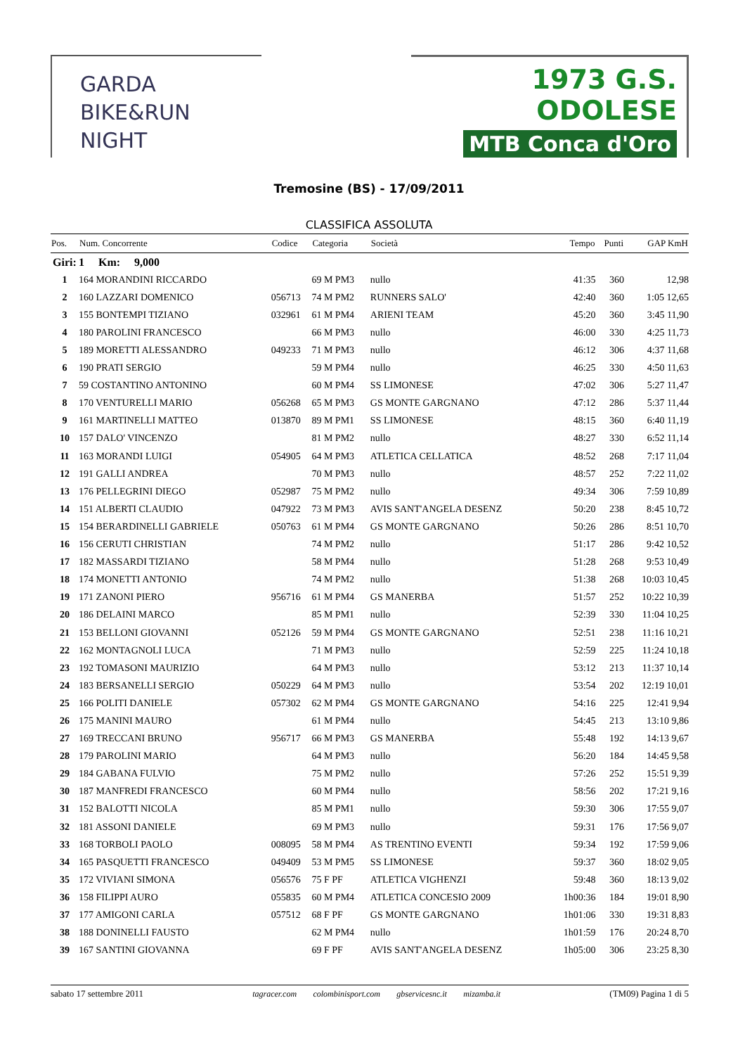GARDA
BIKE&RUN
NIGHT
1973 G.S. ODOLESE
MTB Conca d'Oro
Tremosine (BS) - 17/09/2011
CLASSIFICA ASSOLUTA
| Pos. | Num. Concorrente | Codice | Categoria | Società | Tempo | Punti | GAP KmH |
| --- | --- | --- | --- | --- | --- | --- | --- |
| Giri: | 1 Km: 9,000 | | | | | | |
| 1 | 164 MORANDINI RICCARDO | | 69 M PM3 | nullo | 41:35 | 360 | 12,98 |
| 2 | 160 LAZZARI DOMENICO | 056713 | 74 M PM2 | RUNNERS SALO' | 42:40 | 360 | 1:05 12,65 |
| 3 | 155 BONTEMPI TIZIANO | 032961 | 61 M PM4 | ARIENI TEAM | 45:20 | 360 | 3:45 11,90 |
| 4 | 180 PAROLINI FRANCESCO | | 66 M PM3 | nullo | 46:00 | 330 | 4:25 11,73 |
| 5 | 189 MORETTI ALESSANDRO | 049233 | 71 M PM3 | nullo | 46:12 | 306 | 4:37 11,68 |
| 6 | 190 PRATI SERGIO | | 59 M PM4 | nullo | 46:25 | 330 | 4:50 11,63 |
| 7 | 59 COSTANTINO ANTONINO | | 60 M PM4 | SS LIMONESE | 47:02 | 306 | 5:27 11,47 |
| 8 | 170 VENTURELLI MARIO | 056268 | 65 M PM3 | GS MONTE GARGNANO | 47:12 | 286 | 5:37 11,44 |
| 9 | 161 MARTINELLI MATTEO | 013870 | 89 M PM1 | SS LIMONESE | 48:15 | 360 | 6:40 11,19 |
| 10 | 157 DALO' VINCENZO | | 81 M PM2 | nullo | 48:27 | 330 | 6:52 11,14 |
| 11 | 163 MORANDI LUIGI | 054905 | 64 M PM3 | ATLETICA CELLATICA | 48:52 | 268 | 7:17 11,04 |
| 12 | 191 GALLI ANDREA | | 70 M PM3 | nullo | 48:57 | 252 | 7:22 11,02 |
| 13 | 176 PELLEGRINI DIEGO | 052987 | 75 M PM2 | nullo | 49:34 | 306 | 7:59 10,89 |
| 14 | 151 ALBERTI CLAUDIO | 047922 | 73 M PM3 | AVIS SANT'ANGELA DESENZ | 50:20 | 238 | 8:45 10,72 |
| 15 | 154 BERARDINELLI GABRIELE | 050763 | 61 M PM4 | GS MONTE GARGNANO | 50:26 | 286 | 8:51 10,70 |
| 16 | 156 CERUTI CHRISTIAN | | 74 M PM2 | nullo | 51:17 | 286 | 9:42 10,52 |
| 17 | 182 MASSARDI TIZIANO | | 58 M PM4 | nullo | 51:28 | 268 | 9:53 10,49 |
| 18 | 174 MONETTI ANTONIO | | 74 M PM2 | nullo | 51:38 | 268 | 10:03 10,45 |
| 19 | 171 ZANONI PIERO | 956716 | 61 M PM4 | GS MANERBA | 51:57 | 252 | 10:22 10,39 |
| 20 | 186 DELAINI MARCO | | 85 M PM1 | nullo | 52:39 | 330 | 11:04 10,25 |
| 21 | 153 BELLONI GIOVANNI | 052126 | 59 M PM4 | GS MONTE GARGNANO | 52:51 | 238 | 11:16 10,21 |
| 22 | 162 MONTAGNOLI LUCA | | 71 M PM3 | nullo | 52:59 | 225 | 11:24 10,18 |
| 23 | 192 TOMASONI MAURIZIO | | 64 M PM3 | nullo | 53:12 | 213 | 11:37 10,14 |
| 24 | 183 BERSANELLI SERGIO | 050229 | 64 M PM3 | nullo | 53:54 | 202 | 12:19 10,01 |
| 25 | 166 POLITI DANIELE | 057302 | 62 M PM4 | GS MONTE GARGNANO | 54:16 | 225 | 12:41 9,94 |
| 26 | 175 MANINI MAURO | | 61 M PM4 | nullo | 54:45 | 213 | 13:10 9,86 |
| 27 | 169 TRECCANI BRUNO | 956717 | 66 M PM3 | GS MANERBA | 55:48 | 192 | 14:13 9,67 |
| 28 | 179 PAROLINI MARIO | | 64 M PM3 | nullo | 56:20 | 184 | 14:45 9,58 |
| 29 | 184 GABANA FULVIO | | 75 M PM2 | nullo | 57:26 | 252 | 15:51 9,39 |
| 30 | 187 MANFREDI FRANCESCO | | 60 M PM4 | nullo | 58:56 | 202 | 17:21 9,16 |
| 31 | 152 BALOTTI NICOLA | | 85 M PM1 | nullo | 59:30 | 306 | 17:55 9,07 |
| 32 | 181 ASSONI DANIELE | | 69 M PM3 | nullo | 59:31 | 176 | 17:56 9,07 |
| 33 | 168 TORBOLI PAOLO | 008095 | 58 M PM4 | AS TRENTINO EVENTI | 59:34 | 192 | 17:59 9,06 |
| 34 | 165 PASQUETTI FRANCESCO | 049409 | 53 M PM5 | SS LIMONESE | 59:37 | 360 | 18:02 9,05 |
| 35 | 172 VIVIANI SIMONA | 056576 | 75 F PF | ATLETICA VIGHENZI | 59:48 | 360 | 18:13 9,02 |
| 36 | 158 FILIPPI AURO | 055835 | 60 M PM4 | ATLETICA CONCESIO 2009 | 1h00:36 | 184 | 19:01 8,90 |
| 37 | 177 AMIGONI CARLA | 057512 | 68 F PF | GS MONTE GARGNANO | 1h01:06 | 330 | 19:31 8,83 |
| 38 | 188 DONINELLI FAUSTO | | 62 M PM4 | nullo | 1h01:59 | 176 | 20:24 8,70 |
| 39 | 167 SANTINI GIOVANNA | | 69 F PF | AVIS SANT'ANGELA DESENZ | 1h05:00 | 306 | 23:25 8,30 |
sabato 17 settembre 2011 tagracer.com colombinisport.com gbservicesnc.it mizamba.it (TM09) Pagina 1 di 5